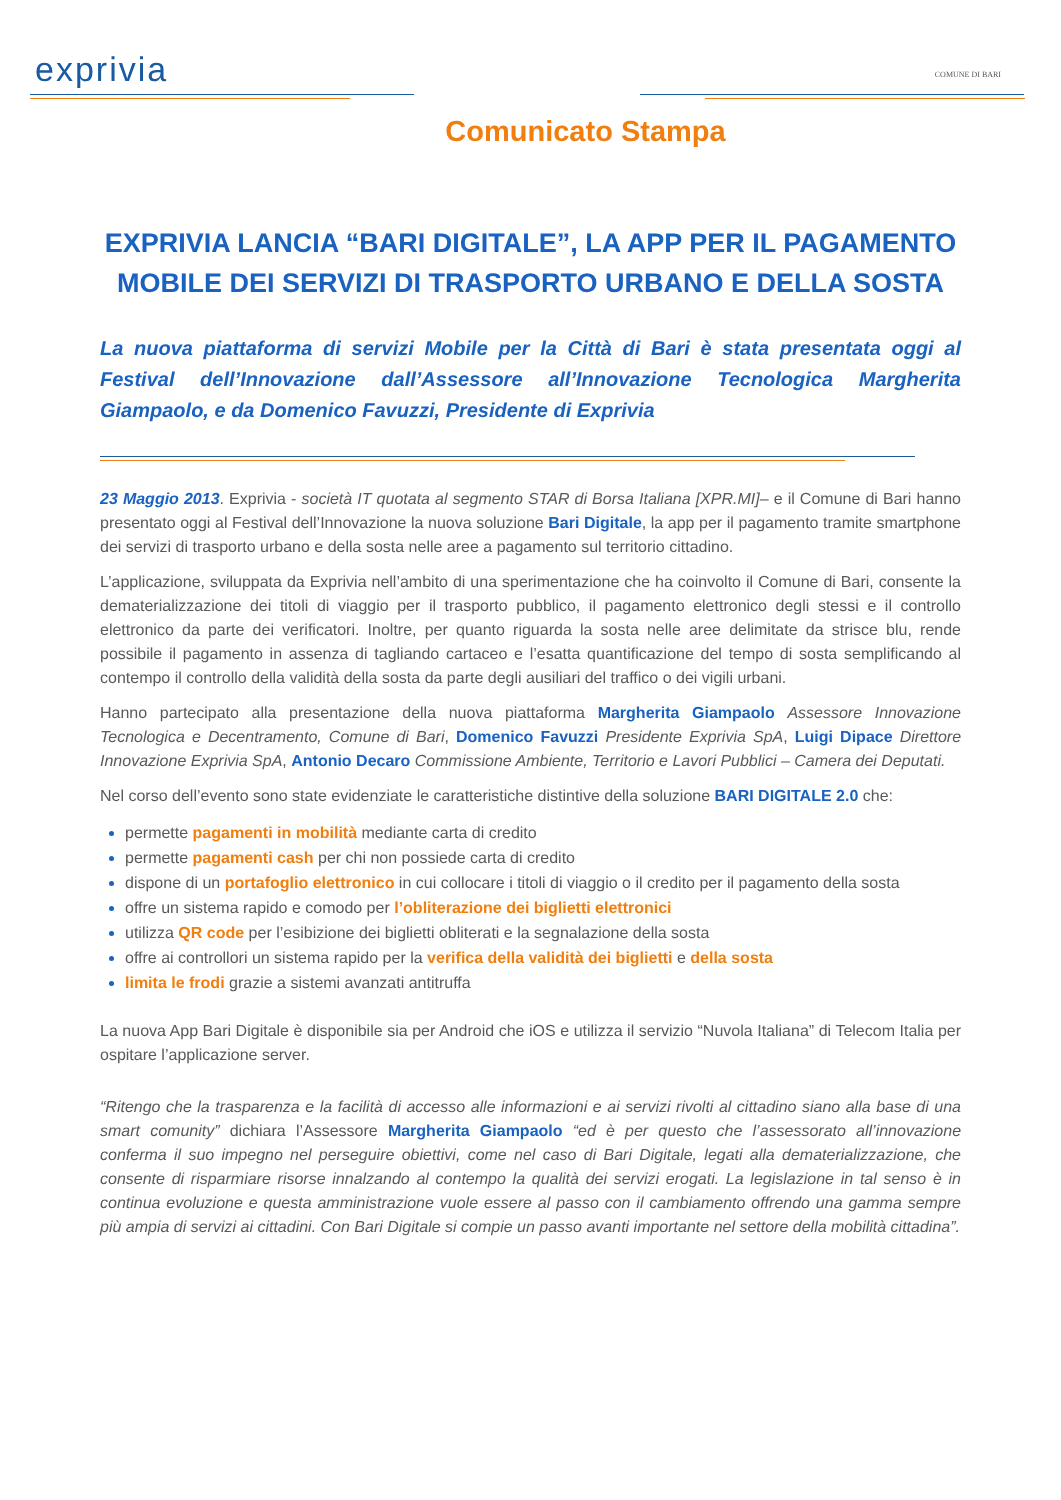exprivia
COMUNE DI BARI
Comunicato Stampa
EXPRIVIA LANCIA “BARI DIGITALE”, LA APP PER IL PAGAMENTO MOBILE DEI SERVIZI DI TRASPORTO URBANO E DELLA SOSTA
La nuova piattaforma di servizi Mobile per la Città di Bari è stata presentata oggi al Festival dell’Innovazione dall’Assessore all’Innovazione Tecnologica Margherita Giampaolo, e da Domenico Favuzzi, Presidente di Exprivia
23 Maggio 2013. Exprivia - società IT quotata al segmento STAR di Borsa Italiana [XPR.MI]– e il Comune di Bari hanno presentato oggi al Festival dell’Innovazione la nuova soluzione Bari Digitale, la app per il pagamento tramite smartphone dei servizi di trasporto urbano e della sosta nelle aree a pagamento sul territorio cittadino.
L’applicazione, sviluppata da Exprivia nell’ambito di una sperimentazione che ha coinvolto il Comune di Bari, consente la dematerializzazione dei titoli di viaggio per il trasporto pubblico, il pagamento elettronico degli stessi e il controllo elettronico da parte dei verificatori. Inoltre, per quanto riguarda la sosta nelle aree delimitate da strisce blu, rende possibile il pagamento in assenza di tagliando cartaceo e l’esatta quantificazione del tempo di sosta semplificando al contempo il controllo della validità della sosta da parte degli ausiliari del traffico o dei vigili urbani.
Hanno partecipato alla presentazione della nuova piattaforma Margherita Giampaolo Assessore Innovazione Tecnologica e Decentramento, Comune di Bari, Domenico Favuzzi Presidente Exprivia SpA, Luigi Dipace Direttore Innovazione Exprivia SpA, Antonio Decaro Commissione Ambiente, Territorio e Lavori Pubblici – Camera dei Deputati.
Nel corso dell’evento sono state evidenziate le caratteristiche distintive della soluzione BARI DIGITALE 2.0 che:
permette pagamenti in mobilità mediante carta di credito
permette pagamenti cash per chi non possiede carta di credito
dispone di un portafoglio elettronico in cui collocare i titoli di viaggio o il credito per il pagamento della sosta
offre un sistema rapido e comodo per l’obliterazione dei biglietti elettronici
utilizza QR code per l’esibizione dei biglietti obliterati e la segnalazione della sosta
offre ai controllori un sistema rapido per la verifica della validità dei biglietti e della sosta
limita le frodi grazie a sistemi avanzati antitruffa
La nuova App Bari Digitale è disponibile sia per Android che iOS e utilizza il servizio “Nuvola Italiana” di Telecom Italia per ospitare l’applicazione server.
“Ritengo che la trasparenza e la facilità di accesso alle informazioni e ai servizi rivolti al cittadino siano alla base di una smart comunity” dichiara l’Assessore Margherita Giampaolo “ed è per questo che l’assessorato all’innovazione conferma il suo impegno nel perseguire obiettivi, come nel caso di Bari Digitale, legati alla dematerializzazione, che consente di risparmiare risorse innalzando al contempo la qualità dei servizi erogati. La legislazione in tal senso è in continua evoluzione e questa amministrazione vuole essere al passo con il cambiamento offrendo una gamma sempre più ampia di servizi ai cittadini. Con Bari Digitale si compie un passo avanti importante nel settore della mobilità cittadina”.